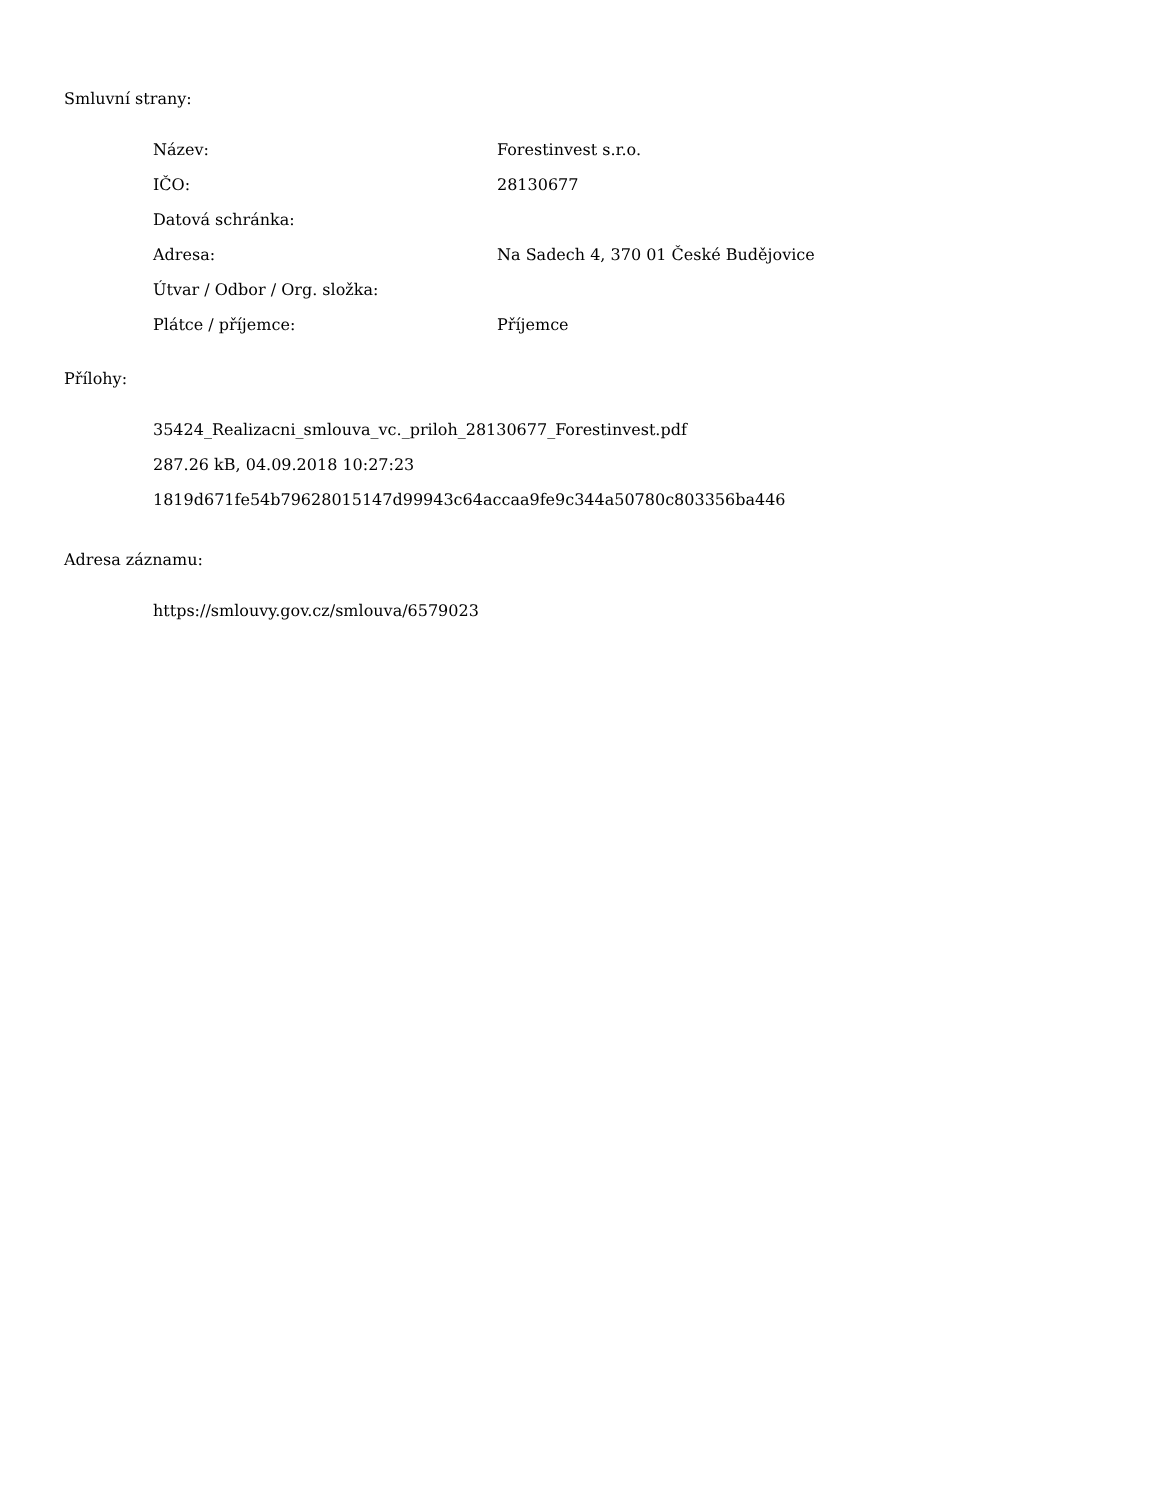Smluvní strany:
| Název: | Forestinvest s.r.o. |
| IČO: | 28130677 |
| Datová schránka: | |
| Adresa: | Na Sadech 4, 370 01 České Budějovice |
| Útvar / Odbor / Org. složka: | |
| Plátce / příjemce: | Příjemce |
Přílohy:
35424_Realizacni_smlouva_vc._priloh_28130677_Forestinvest.pdf
287.26 kB, 04.09.2018 10:27:23
1819d671fe54b79628015147d99943c64accaa9fe9c344a50780c803356ba446
Adresa záznamu:
https://smlouvy.gov.cz/smlouva/6579023